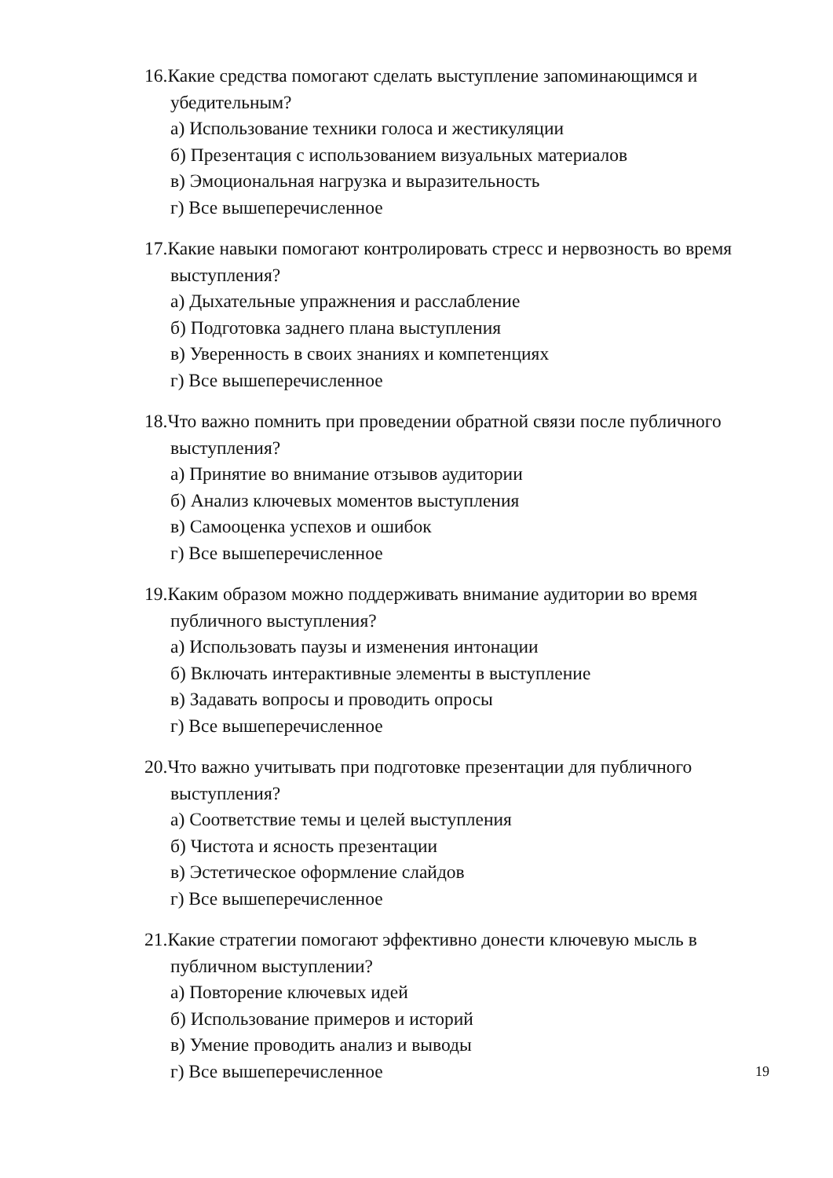16.Какие средства помогают сделать выступление запоминающимся и убедительным?
а) Использование техники голоса и жестикуляции
б) Презентация с использованием визуальных материалов
в) Эмоциональная нагрузка и выразительность
г) Все вышеперечисленное
17.Какие навыки помогают контролировать стресс и нервозность во время выступления?
а) Дыхательные упражнения и расслабление
б) Подготовка заднего плана выступления
в) Уверенность в своих знаниях и компетенциях
г) Все вышеперечисленное
18.Что важно помнить при проведении обратной связи после публичного выступления?
а) Принятие во внимание отзывов аудитории
б) Анализ ключевых моментов выступления
в) Самооценка успехов и ошибок
г) Все вышеперечисленное
19.Каким образом можно поддерживать внимание аудитории во время публичного выступления?
а) Использовать паузы и изменения интонации
б) Включать интерактивные элементы в выступление
в) Задавать вопросы и проводить опросы
г) Все вышеперечисленное
20.Что важно учитывать при подготовке презентации для публичного выступления?
а) Соответствие темы и целей выступления
б) Чистота и ясность презентации
в) Эстетическое оформление слайдов
г) Все вышеперечисленное
21.Какие стратегии помогают эффективно донести ключевую мысль в публичном выступлении?
а) Повторение ключевых идей
б) Использование примеров и историй
в) Умение проводить анализ и выводы
г) Все вышеперечисленное
19